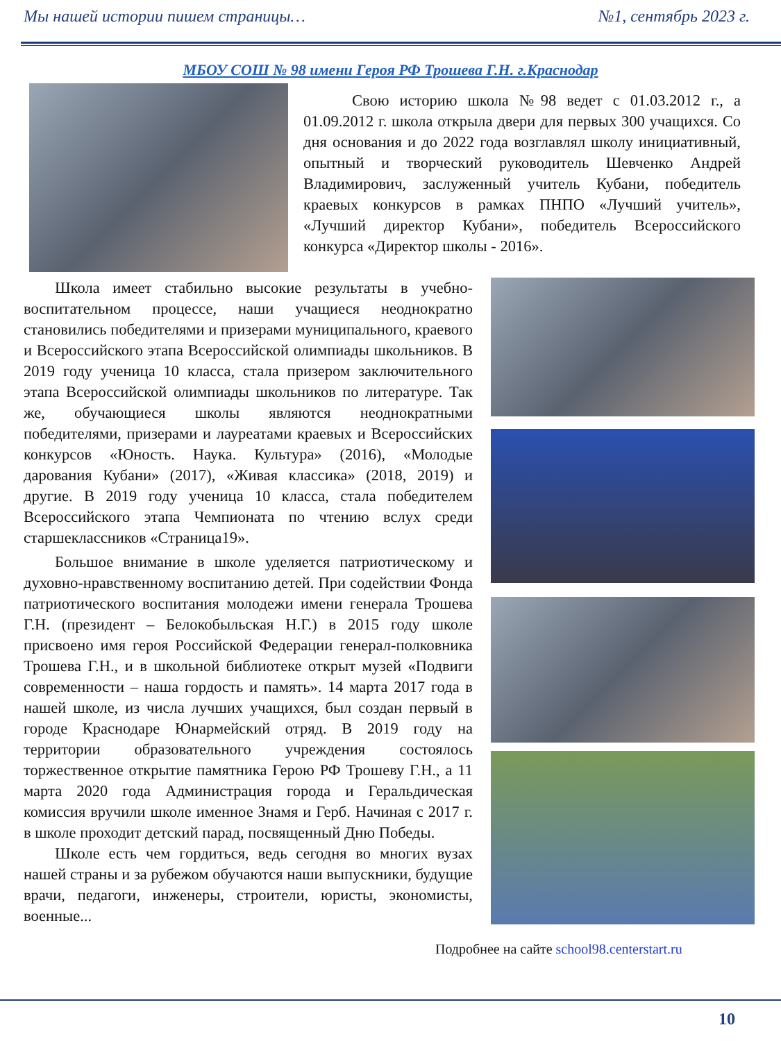Мы нашей истории пишем страницы… №1, сентябрь 2023 г.
МБОУ СОШ № 98 имени Героя РФ Трошева Г.Н. г.Краснодар
Свою историю школа №98 ведет с 01.03.2012 г., а 01.09.2012 г. школа открыла двери для первых 300 учащихся. Со дня основания и до 2022 года возглавлял школу инициативный, опытный и творческий руководитель Шевченко Андрей Владимирович, заслуженный учитель Кубани, победитель краевых конкурсов в рамках ПНПО «Лучший учитель», «Лучший директор Кубани», победитель Всероссийского конкурса «Директор школы - 2016».
Школа имеет стабильно высокие результаты в учебно-воспитательном процессе, наши учащиеся неоднократно становились победителями и призерами муниципального, краевого и Всероссийского этапа Всероссийской олимпиады школьников. В 2019 году ученица 10 класса, стала призером заключительного этапа Всероссийской олимпиады школьников по литературе. Так же, обучающиеся школы являются неоднократными победителями, призерами и лауреатами краевых и Всероссийских конкурсов «Юность. Наука. Культура» (2016), «Молодые дарования Кубани» (2017), «Живая классика» (2018, 2019) и другие. В 2019 году ученица 10 класса, стала победителем Всероссийского этапа Чемпионата по чтению вслух среди старшеклассников «Страница19».
Большое внимание в школе уделяется патриотическому и духовно-нравственному воспитанию детей. При содействии Фонда патриотического воспитания молодежи имени генерала Трошева Г.Н. (президент – Белокобыльская Н.Г.) в 2015 году школе присвоено имя героя Российской Федерации генерал-полковника Трошева Г.Н., и в школьной библиотеке открыт музей «Подвиги современности – наша гордость и память». 14 марта 2017 года в нашей школе, из числа лучших учащихся, был создан первый в городе Краснодаре Юнармейский отряд. В 2019 году на территории образовательного учреждения состоялось торжественное открытие памятника Герою РФ Трошеву Г.Н., а 11 марта 2020 года Администрация города и Геральдическая комиссия вручили школе именное Знамя и Герб. Начиная с 2017 г. в школе проходит детский парад, посвященный Дню Победы.
Школе есть чем гордиться, ведь сегодня во многих вузах нашей страны и за рубежом обучаются наши выпускники, будущие врачи, педагоги, инженеры, строители, юристы, экономисты, военные...
Подробнее на сайте school98.centerstart.ru
10